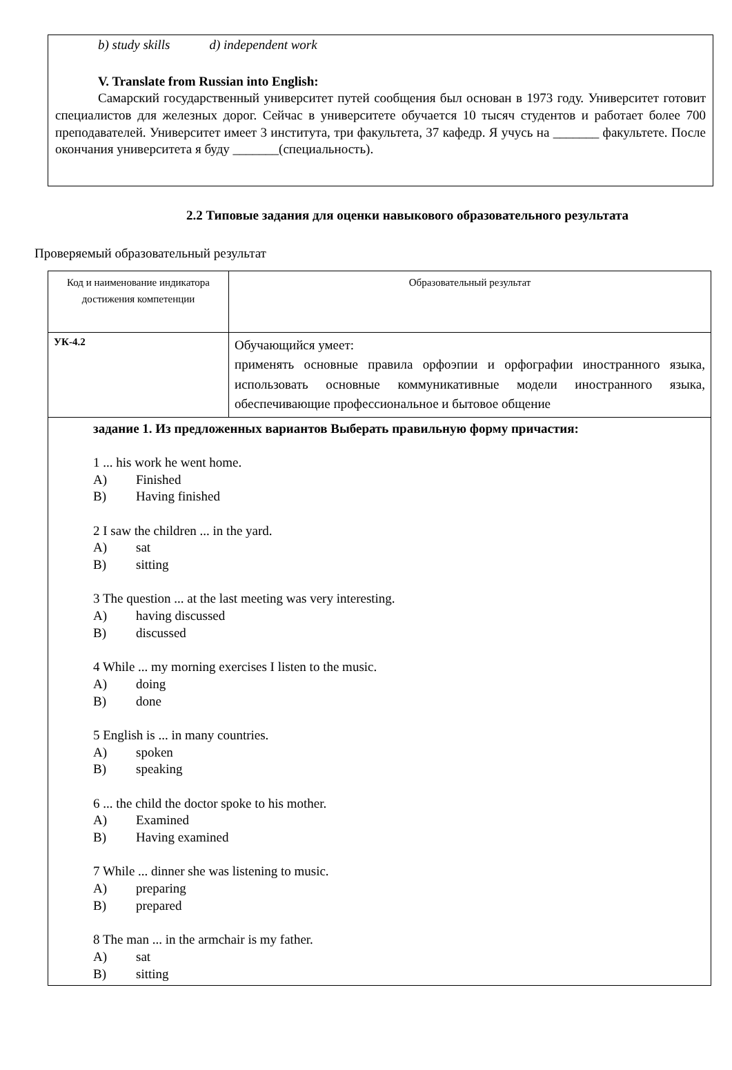b) study skills d) independent work
V. Translate from Russian into English:
Самарский государственный университет путей сообщения был основан в 1973 году. Университет готовит специалистов для железных дорог. Сейчас в университете обучается 10 тысяч студентов и работает более 700 преподавателей. Университет имеет 3 института, три факультета, 37 кафедр. Я учусь на _______ факультете. После окончания университета я буду _______(специальность).
2.2 Типовые задания для оценки навыкового образовательного результата
Проверяемый образовательный результат
| Код и наименование индикатора достижения компетенции | Образовательный результат |
| УК-4.2 | Обучающийся умеет: применять основные правила орфоэпии и орфографии иностранного языка, использовать основные коммуникативные модели иностранного языка, обеспечивающие профессиональное и бытовое общение |
| задание 1. Из предложенных вариантов Выберать правильную форму причастия: 1 ... his work he went home. A) Finished B) Having finished 2 I saw the children ... in the yard. A) sat B) sitting 3 The question ... at the last meeting was very interesting. A) having discussed B) discussed 4 While ... my morning exercises I listen to the music. A) doing B) done 5 English is ... in many countries. A) spoken B) speaking 6 ... the child the doctor spoke to his mother. A) Examined B) Having examined 7 While ... dinner she was listening to music. A) preparing B) prepared 8 The man ... in the armchair is my father. A) sat B) sitting | |